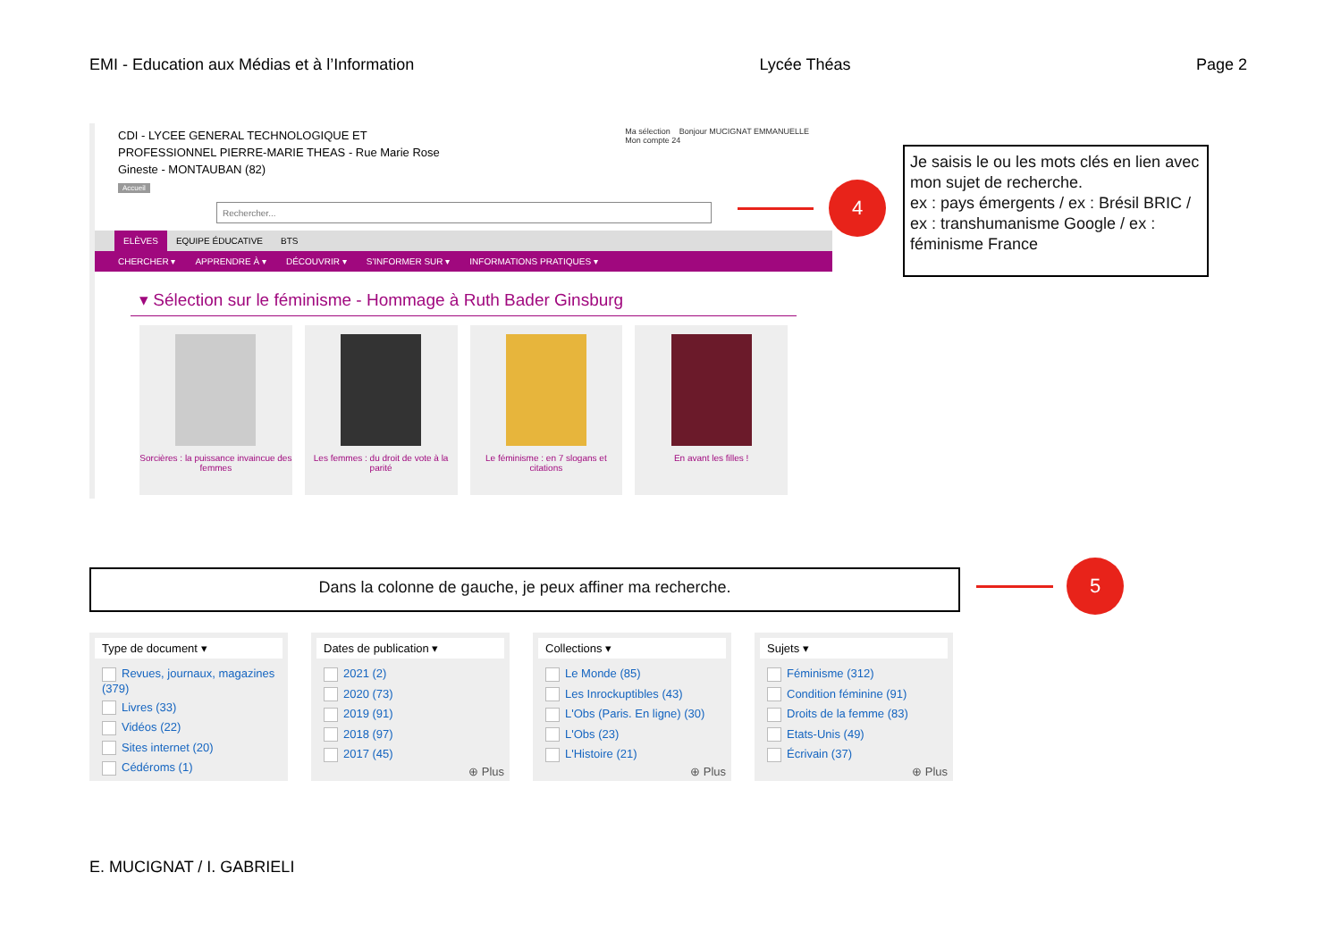EMI - Education aux Médias et à l’Information Lycée Théas Page 2
CDI - LYCEE GENERAL TECHNOLOGIQUE ET PROFESSIONNEL PIERRE-MARIE THEAS - Rue Marie Rose Gineste - MONTAUBAN (82)
Accueil
Ma sélection Bonjour MUCIGNAT EMMANUELLE
Mon compte 24
Rechercher...
ELÈVES EQUIPE ÉDUCATIVE BTS
CHERCHER ▾ APPRENDRE À ▾ DÉCOUVRIR ▾ S'INFORMER SUR ▾ INFORMATIONS PRATIQUES ▾
▾ Sélection sur le féminisme - Hommage à Ruth Bader Ginsburg
Sorcières : la puissance invaincue des femmes
Les femmes : du droit de vote à la parité
Le féminisme : en 7 slogans et citations
En avant les filles !
4
Je saisis le ou les mots clés en lien avec mon sujet de recherche.
ex : pays émergents / ex : Brésil BRIC / ex : transhumanisme Google / ex : féminisme France
Dans la colonne de gauche, je peux affiner ma recherche. 5
Type de document ▾
Revues, journaux, magazines (379)
Livres (33)
Vidéos (22)
Sites internet (20)
Cédéroms (1)
Dates de publication ▾
2021 (2)
2020 (73)
2019 (91)
2018 (97)
2017 (45)
⊕ Plus
Collections ▾
Le Monde (85)
Les Inrockuptibles (43)
L'Obs (Paris. En ligne) (30)
L'Obs (23)
L'Histoire (21)
⊕ Plus
Sujets ▾
Féminisme (312)
Condition féminine (91)
Droits de la femme (83)
Etats-Unis (49)
Écrivain (37)
⊕ Plus
E. MUCIGNAT / I. GABRIELI